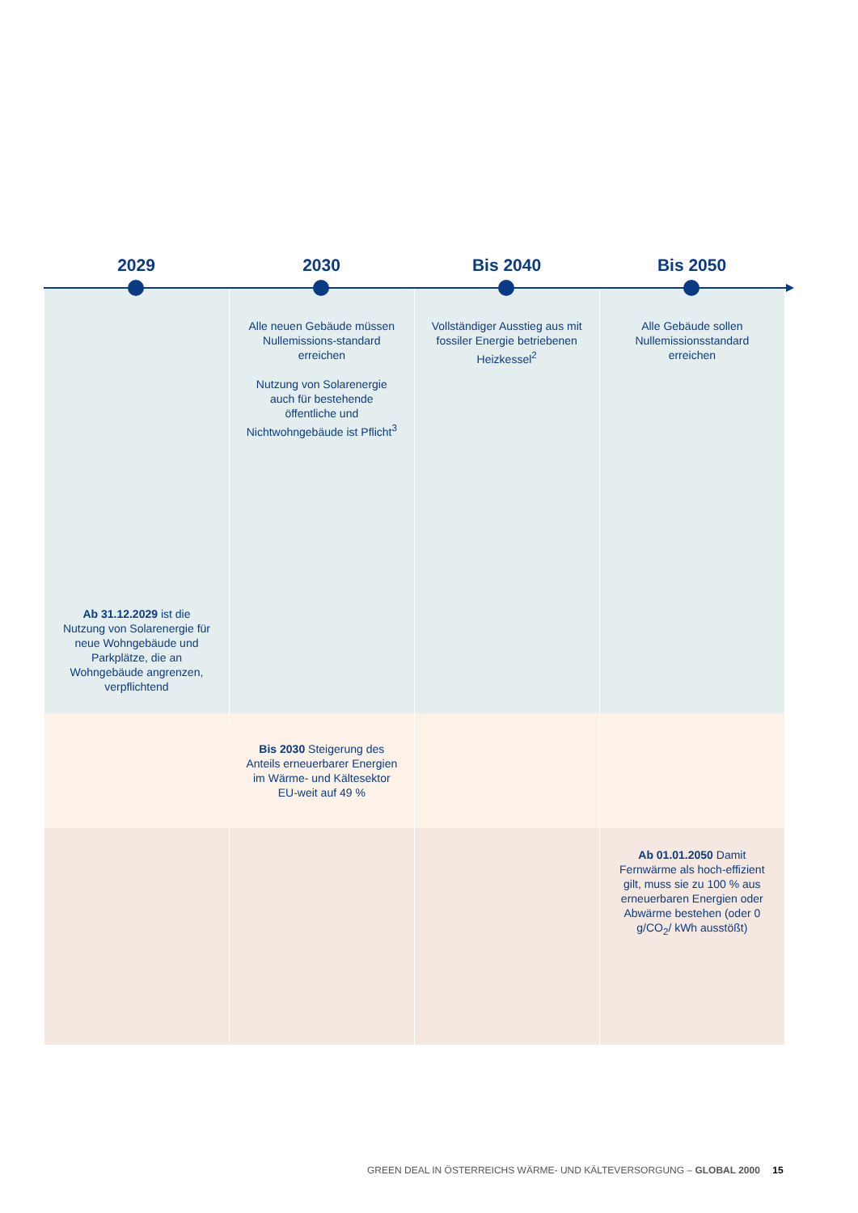2029 2030 Bis 2040 Bis 2050
| Ab 31.12.2029 ist die Nutzung von Solarenergie für neue Wohngebäude und Parkplätze, die an Wohngebäude angrenzen, verpflichtend | Alle neuen Gebäude müssen Nullemissions-standard erreichen Nutzung von Solarenergie auch für bestehende öffentliche und Nichtwohngebäude ist Pflicht<sup>3</sup> | Vollständiger Ausstieg aus mit fossiler Energie betriebenen Heizkessel<sup>2</sup> | Alle Gebäude sollen Nullemissionsstandard erreichen |
| | Bis 2030 Steigerung des Anteils erneuerbarer Energien im Wärme- und Kältesektor EU-weit auf 49 % | | |
| | | | Ab 01.01.2050 Damit Fernwärme als hoch-effizient gilt, muss sie zu 100 % aus erneuerbaren Energien oder Abwärme bestehen (oder 0 g/CO<sub>2</sub>/ kWh ausstößt) |
GREEN DEAL IN ÖSTERREICHS WÄRME- UND KÄLTEVERSORGUNG – GLOBAL 2000 15